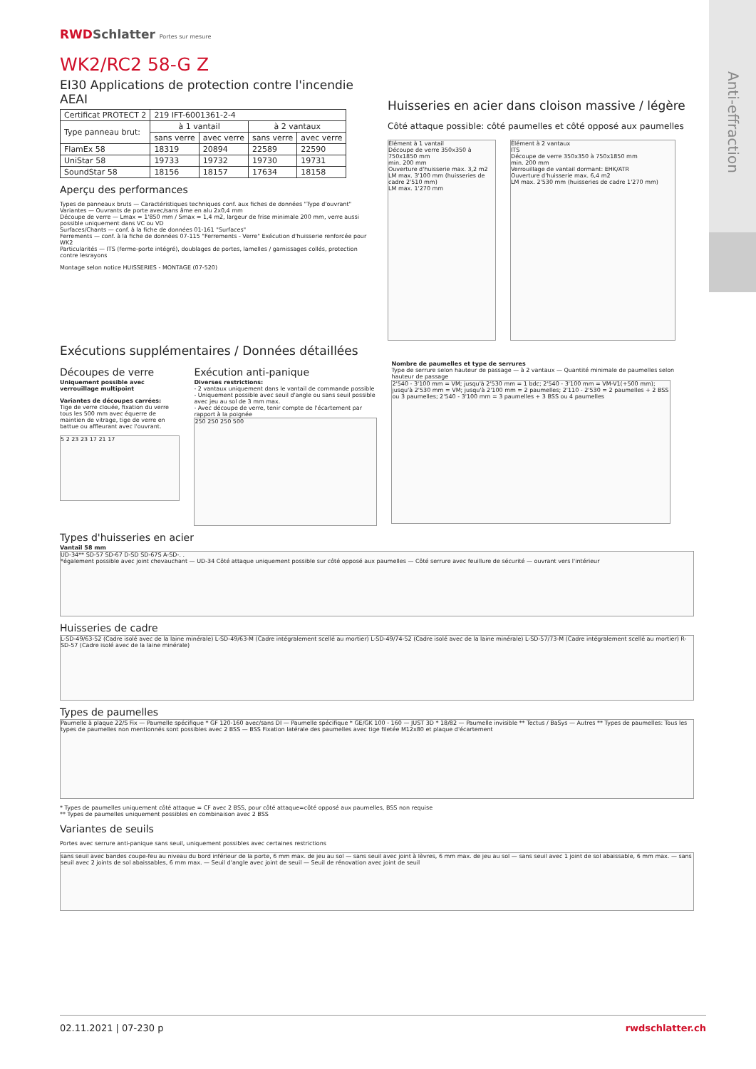RWDSchlatter Portes sur mesure
WK2/RC2 58-G Z
EI30 Applications de protection contre l'incendie AEAI
| Certificat PROTECT 2 | 219 IFT-6001361-2-4 | | | |
| Type panneau brut: | à 1 vantail | | à 2 vantaux | |
| | sans verre | avec verre | sans verre | avec verre |
| FlamEx 58 | 18319 | 20894 | 22589 | 22590 |
| UniStar 58 | 19733 | 19732 | 19730 | 19731 |
| SoundStar 58 | 18156 | 18157 | 17634 | 18158 |
Aperçu des performances
Types de panneaux bruts — Caractéristiques techniques conf. aux fiches de données "Type d'ouvrant"
Variantes — Ouvrants de porte avec/sans âme en alu 2x0,4 mm
Découpe de verre — Lmax = 1'850 mm / Smax = 1,4 m2, largeur de frise minimale 200 mm, verre aussi possible uniquement dans VC ou VD
Surfaces/Chants — conf. à la fiche de données 01-161 "Surfaces"
Ferrements — conf. à la fiche de données 07-115 "Ferrements - Verre" Exécution d'huisserie renforcée pour WK2
Particularités — ITS (ferme-porte intégré), doublages de portes, lamelles / garnissages collés, protection contre lesrayons
Montage selon notice HUISSERIES - MONTAGE (07-520)
Huisseries en acier dans cloison massive / légère
Côté attaque possible: côté paumelles et côté opposé aux paumelles
Élément à 1 vantail
Découpe de verre 350x350 à 750x1850 mm
min. 200 mm
Ouverture d'huisserie max. 3,2 m2
LM max. 3'100 mm (huisseries de cadre 2'510 mm)
LM max. 1'270 mm
Élément à 2 vantaux
ITS
Découpe de verre 350x350 à 750x1850 mm
min. 200 mm
Verrouillage de vantail dormant: EHK/ATR
Ouverture d'huisserie max. 6,4 m2
LM max. 2'530 mm (huisseries de cadre 1'270 mm)
Exécutions supplémentaires / Données détaillées
Découpes de verre
Uniquement possible avec verrouillage multipoint
Variantes de découpes carrées:
Tige de verre clouée, fixation du verre tous les 500 mm avec équerre de maintien de vitrage, tige de verre en battue ou affleurant avec l'ouvrant.
5 2 23 23 17 21 17
Exécution anti-panique
Diverses restrictions:
- 2 vantaux uniquement dans le vantail de commande possible
- Uniquement possible avec seuil d'angle ou sans seuil possible avec jeu au sol de 3 mm max.
- Avec découpe de verre, tenir compte de l'écartement par rapport à la poignée
250 250 250 500
Nombre de paumelles et type de serrures
Type de serrure selon hauteur de passage — à 2 vantaux — Quantité minimale de paumelles selon hauteur de passage
2'540 - 3'100 mm = VM; jusqu'à 2'530 mm = 1 bdc; 2'540 - 3'100 mm = VM-V1(+500 mm); jusqu'à 2'530 mm = VM; jusqu'à 2'100 mm = 2 paumelles; 2'110 - 2'530 = 2 paumelles + 2 BSS ou 3 paumelles; 2'540 - 3'100 mm = 3 paumelles + 3 BSS ou 4 paumelles
Types d'huisseries en acier
Vantail 58 mm
UD-34** SD-57 SD-67 D-SD SD-67S A-SD-. .
*également possible avec joint chevauchant — UD-34 Côté attaque uniquement possible sur côté opposé aux paumelles — Côté serrure avec feuillure de sécurité — ouvrant vers l'intérieur
Huisseries de cadre
L-SD-49/63-52 (Cadre isolé avec de la laine minérale) L-SD-49/63-M (Cadre intégralement scellé au mortier) L-SD-49/74-52 (Cadre isolé avec de la laine minérale) L-SD-57/73-M (Cadre intégralement scellé au mortier) R-SD-57 (Cadre isolé avec de la laine minérale)
Types de paumelles
Paumelle à plaque 22/S Fix — Paumelle spécifique * GF 120-160 avec/sans DI — Paumelle spécifique * GE/GK 100 - 160 — JUST 3D * 18/82 — Paumelle invisible ** Tectus / BaSys — Autres ** Types de paumelles: Tous les types de paumelles non mentionnés sont possibles avec 2 BSS — BSS Fixation latérale des paumelles avec tige filetée M12x80 et plaque d'écartement
* Types de paumelles uniquement côté attaque = CF avec 2 BSS, pour côté attaque=côté opposé aux paumelles, BSS non requise
** Types de paumelles uniquement possibles en combinaison avec 2 BSS
Variantes de seuils
Portes avec serrure anti-panique sans seuil, uniquement possibles avec certaines restrictions
sans seuil avec bandes coupe-feu au niveau du bord inférieur de la porte, 6 mm max. de jeu au sol — sans seuil avec joint à lèvres, 6 mm max. de jeu au sol — sans seuil avec 1 joint de sol abaissable, 6 mm max. — sans seuil avec 2 joints de sol abaissables, 6 mm max. — Seuil d'angle avec joint de seuil — Seuil de rénovation avec joint de seuil
02.11.2021 | 07-230 p rwdschlatter.ch
Anti-effraction